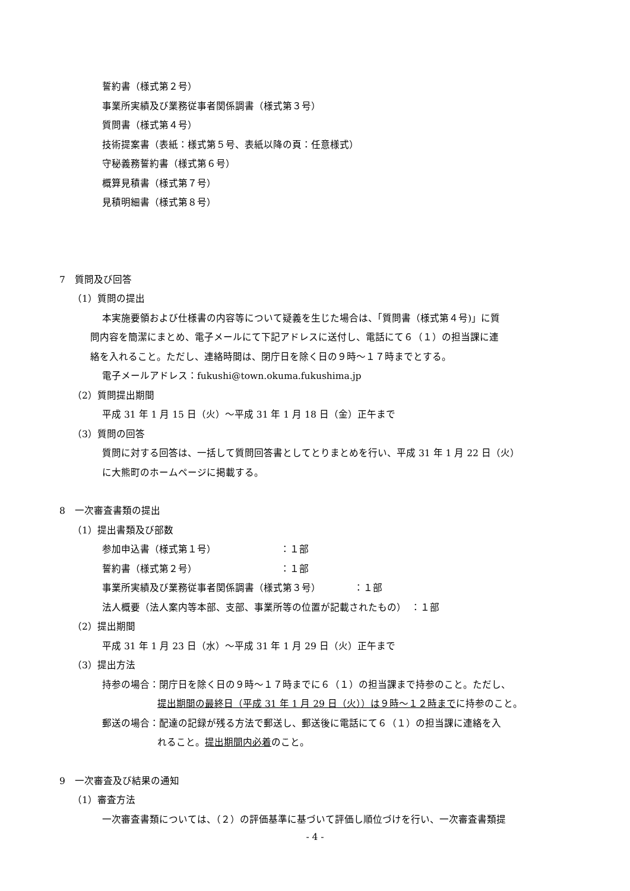誓約書（様式第２号）
事業所実績及び業務従事者関係調書（様式第３号）
質問書（様式第４号）
技術提案書（表紙：様式第５号、表紙以降の頁：任意様式）
守秘義務誓約書（様式第６号）
概算見積書（様式第７号）
見積明細書（様式第８号）
7　質問及び回答
（1）質問の提出
本実施要領および仕様書の内容等について疑義を生じた場合は、「質問書（様式第４号)」に質
問内容を簡潔にまとめ、電子メールにて下記アドレスに送付し、電話にて６（１）の担当課に連
絡を入れること。ただし、連絡時間は、閉庁日を除く日の９時～１７時までとする。
電子メールアドレス：fukushi@town.okuma.fukushima.jp
（2）質問提出期間
平成 31 年 1 月 15 日（火）～平成 31 年 1 月 18 日（金）正午まで
（3）質問の回答
質問に対する回答は、一括して質問回答書としてとりまとめを行い、平成 31 年 1 月 22 日（火）
に大熊町のホームページに掲載する。
8　一次審査書類の提出
（1）提出書類及び部数
参加申込書（様式第１号） ：１部
誓約書（様式第２号） ：１部
事業所実績及び業務従事者関係調書（様式第３号）　　　　：１部
法人概要（法人案内等本部、支部、事業所等の位置が記載されたもの）　：１部
（2）提出期間
平成 31 年 1 月 23 日（水）～平成 31 年 1 月 29 日（火）正午まで
（3）提出方法
持参の場合：閉庁日を除く日の９時～１７時までに６（１）の担当課まで持参のこと。ただし、
提出期間の最終日（平成 31 年 1 月 29 日（火））は９時～１２時までに持参のこと。
郵送の場合：配達の記録が残る方法で郵送し、郵送後に電話にて６（１）の担当課に連絡を入
れること。提出期間内必着のこと。
9　一次審査及び結果の通知
（1）審査方法
一次審査書類については、（２）の評価基準に基づいて評価し順位づけを行い、一次審査書類提
- 4 -